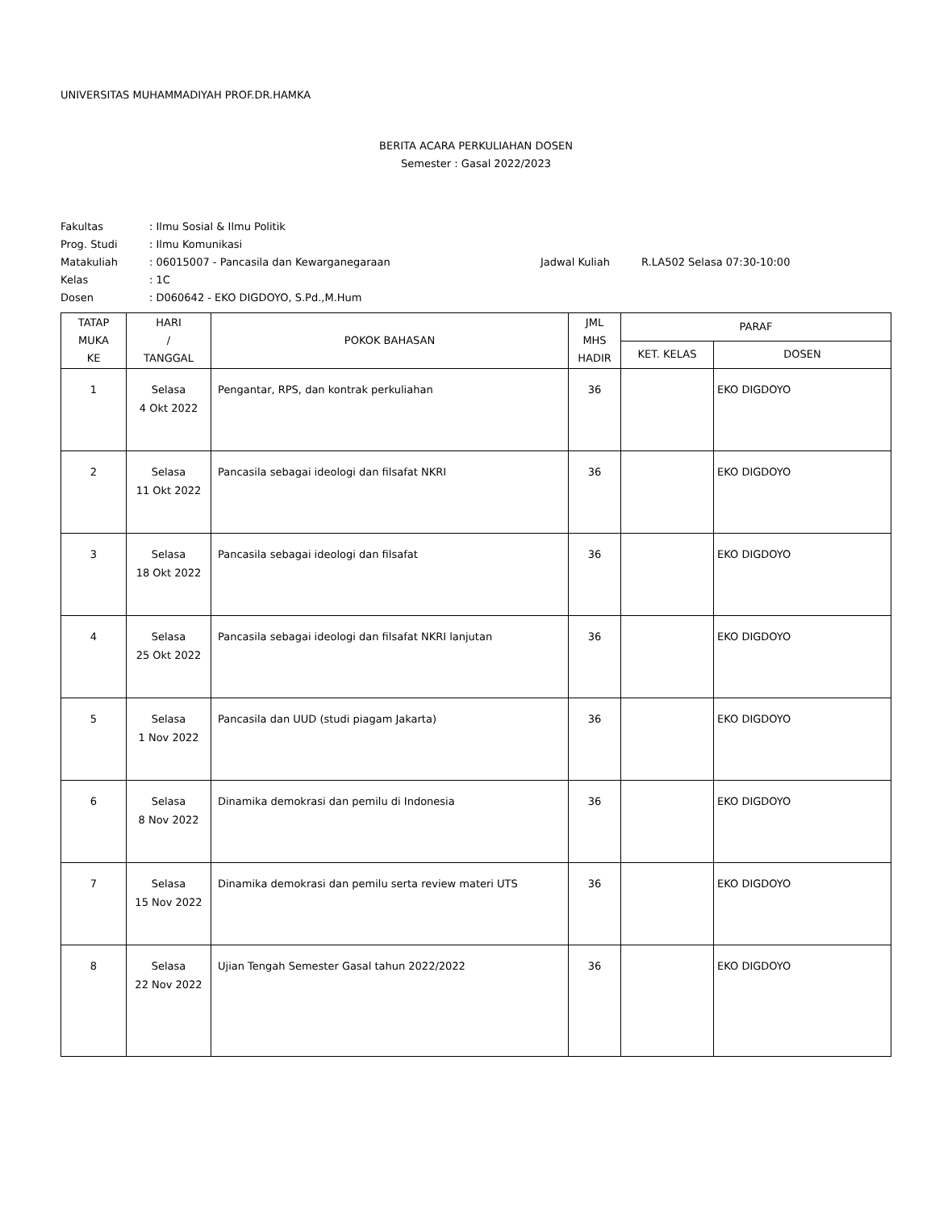UNIVERSITAS MUHAMMADIYAH PROF.DR.HAMKA
BERITA ACARA PERKULIAHAN DOSEN
Semester : Gasal 2022/2023
| Fakultas | : Ilmu Sosial & Ilmu Politik | | |
| Prog. Studi | : Ilmu Komunikasi | | |
| Matakuliah | : 06015007 - Pancasila dan Kewarganegaraan | Jadwal Kuliah | R.LA502 Selasa 07:30-10:00 |
| Kelas | : 1C | | |
| Dosen | : D060642 - EKO DIGDOYO, S.Pd.,M.Hum | | |
| TATAP MUKA KE | HARI / TANGGAL | POKOK BAHASAN | JML MHS HADIR | PARAF | |
| --- | --- | --- | --- | --- | --- |
| | | | | KET. KELAS | DOSEN |
| 1 | Selasa 4 Okt 2022 | Pengantar, RPS, dan kontrak perkuliahan | 36 | | EKO DIGDOYO |
| 2 | Selasa 11 Okt 2022 | Pancasila sebagai ideologi dan filsafat NKRI | 36 | | EKO DIGDOYO |
| 3 | Selasa 18 Okt 2022 | Pancasila sebagai ideologi dan filsafat | 36 | | EKO DIGDOYO |
| 4 | Selasa 25 Okt 2022 | Pancasila sebagai ideologi dan filsafat NKRI lanjutan | 36 | | EKO DIGDOYO |
| 5 | Selasa 1 Nov 2022 | Pancasila dan UUD (studi piagam Jakarta) | 36 | | EKO DIGDOYO |
| 6 | Selasa 8 Nov 2022 | Dinamika demokrasi dan pemilu di Indonesia | 36 | | EKO DIGDOYO |
| 7 | Selasa 15 Nov 2022 | Dinamika demokrasi dan pemilu serta review materi UTS | 36 | | EKO DIGDOYO |
| 8 | Selasa 22 Nov 2022 | Ujian Tengah Semester Gasal tahun 2022/2022 | 36 | | EKO DIGDOYO |